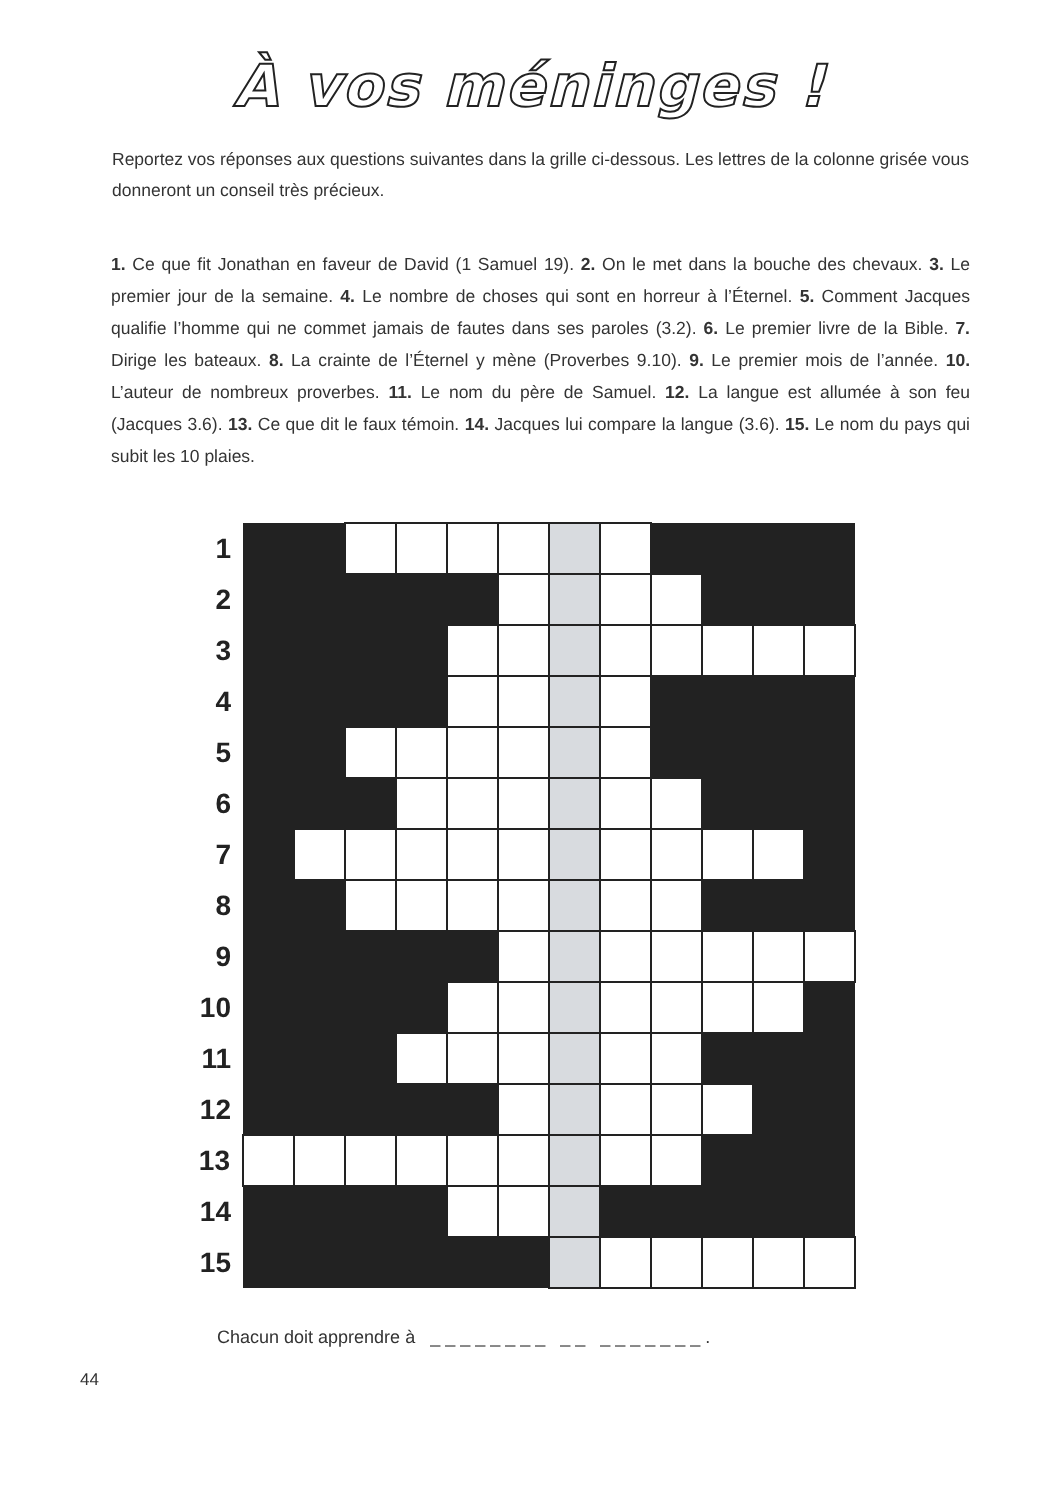À vos méninges !
Reportez vos réponses aux questions suivantes dans la grille ci-dessous. Les lettres de la colonne grisée vous donneront un conseil très précieux.
1. Ce que fit Jonathan en faveur de David (1 Samuel 19). 2. On le met dans la bouche des chevaux. 3. Le premier jour de la semaine. 4. Le nombre de choses qui sont en horreur à l’Éternel. 5. Comment Jacques qualifie l’homme qui ne commet jamais de fautes dans ses paroles (3.2). 6. Le premier livre de la Bible. 7. Dirige les bateaux. 8. La crainte de l’Éternel y mène (Proverbes 9.10). 9. Le premier mois de l’année. 10. L’auteur de nombreux proverbes. 11. Le nom du père de Samuel. 12. La langue est allumée à son feu (Jacques 3.6). 13. Ce que dit le faux témoin. 14. Jacques lui compare la langue (3.6). 15. Le nom du pays qui subit les 10 plaies.
| 1 | | | | | | | | | | | | |
| 2 | | | | | | | | | | | | |
| 3 | | | | | | | | | | | | |
| 4 | | | | | | | | | | | | |
| 5 | | | | | | | | | | | | |
| 6 | | | | | | | | | | | | |
| 7 | | | | | | | | | | | | |
| 8 | | | | | | | | | | | | |
| 9 | | | | | | | | | | | | |
| 10 | | | | | | | | | | | | |
| 11 | | | | | | | | | | | | |
| 12 | | | | | | | | | | | | |
| 13 | | | | | | | | | | | | |
| 14 | | | | | | | | | | | | |
| 15 | | | | | | | | | | | | |
Chacun doit apprendre à _ _ _ _ _ _ _ _ _ _ _ _ _ _ _ _ _ .
44